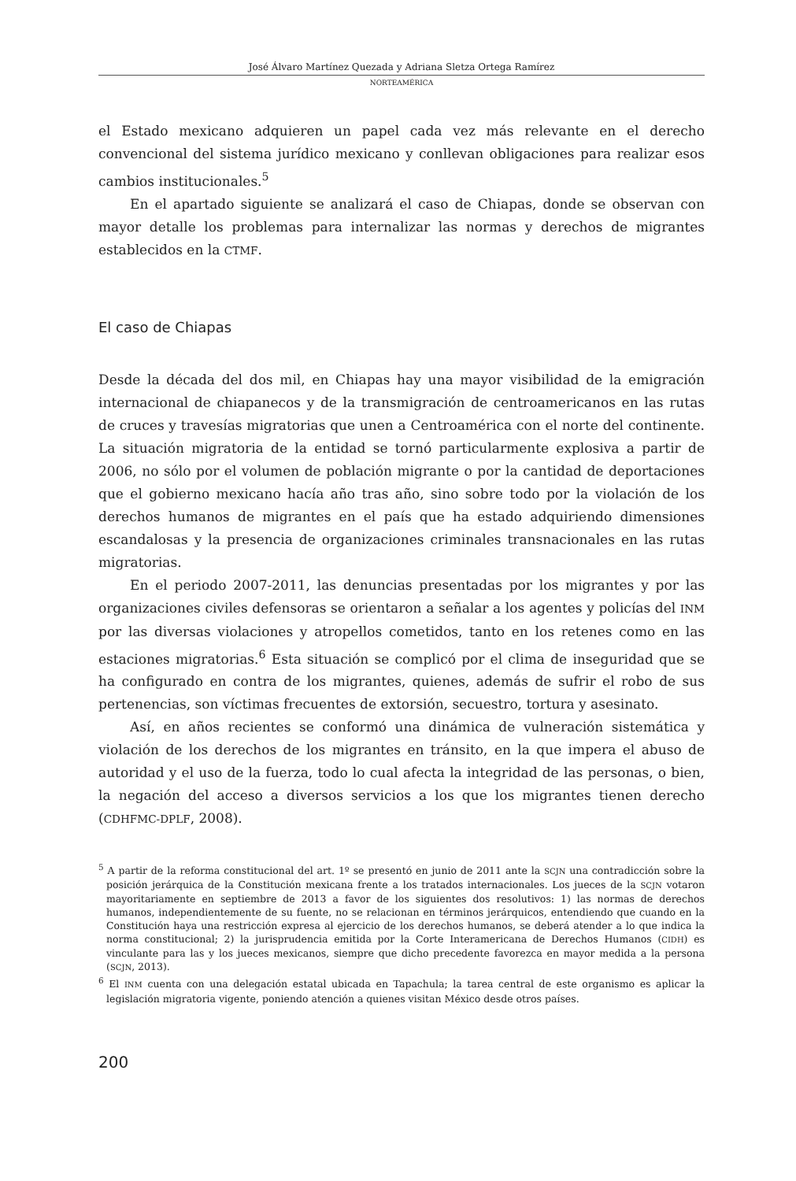José Álvaro Martínez Quezada y Adriana Sletza Ortega Ramírez
NORTEAMÉRICA
el Estado mexicano adquieren un papel cada vez más relevante en el derecho convencional del sistema jurídico mexicano y conllevan obligaciones para realizar esos cambios institucionales.<sup>5</sup>
En el apartado siguiente se analizará el caso de Chiapas, donde se observan con mayor detalle los problemas para internalizar las normas y derechos de migrantes establecidos en la CTMF.
El caso de Chiapas
Desde la década del dos mil, en Chiapas hay una mayor visibilidad de la emigración internacional de chiapanecos y de la transmigración de centroamericanos en las rutas de cruces y travesías migratorias que unen a Centroamérica con el norte del continente. La situación migratoria de la entidad se tornó particularmente explosiva a partir de 2006, no sólo por el volumen de población migrante o por la cantidad de deportaciones que el gobierno mexicano hacía año tras año, sino sobre todo por la violación de los derechos humanos de migrantes en el país que ha estado adquiriendo dimensiones escandalosas y la presencia de organizaciones criminales transnacionales en las rutas migratorias.
En el periodo 2007-2011, las denuncias presentadas por los migrantes y por las organizaciones civiles defensoras se orientaron a señalar a los agentes y policías del INM por las diversas violaciones y atropellos cometidos, tanto en los retenes como en las estaciones migratorias.<sup>6</sup> Esta situación se complicó por el clima de inseguridad que se ha configurado en contra de los migrantes, quienes, además de sufrir el robo de sus pertenencias, son víctimas frecuentes de extorsión, secuestro, tortura y asesinato.
Así, en años recientes se conformó una dinámica de vulneración sistemática y violación de los derechos de los migrantes en tránsito, en la que impera el abuso de autoridad y el uso de la fuerza, todo lo cual afecta la integridad de las personas, o bien, la negación del acceso a diversos servicios a los que los migrantes tienen derecho (CDHFMC-DPLF, 2008).
<sup>5</sup> A partir de la reforma constitucional del art. 1º se presentó en junio de 2011 ante la SCJN una contradicción sobre la posición jerárquica de la Constitución mexicana frente a los tratados internacionales. Los jueces de la SCJN votaron mayoritariamente en septiembre de 2013 a favor de los siguientes dos resolutivos: 1) las normas de derechos humanos, independientemente de su fuente, no se relacionan en términos jerárquicos, entendiendo que cuando en la Constitución haya una restricción expresa al ejercicio de los derechos humanos, se deberá atender a lo que indica la norma constitucional; 2) la jurisprudencia emitida por la Corte Interamericana de Derechos Humanos (CIDH) es vinculante para las y los jueces mexicanos, siempre que dicho precedente favorezca en mayor medida a la persona (SCJN, 2013).
<sup>6</sup> El INM cuenta con una delegación estatal ubicada en Tapachula; la tarea central de este organismo es aplicar la legislación migratoria vigente, poniendo atención a quienes visitan México desde otros países.
200